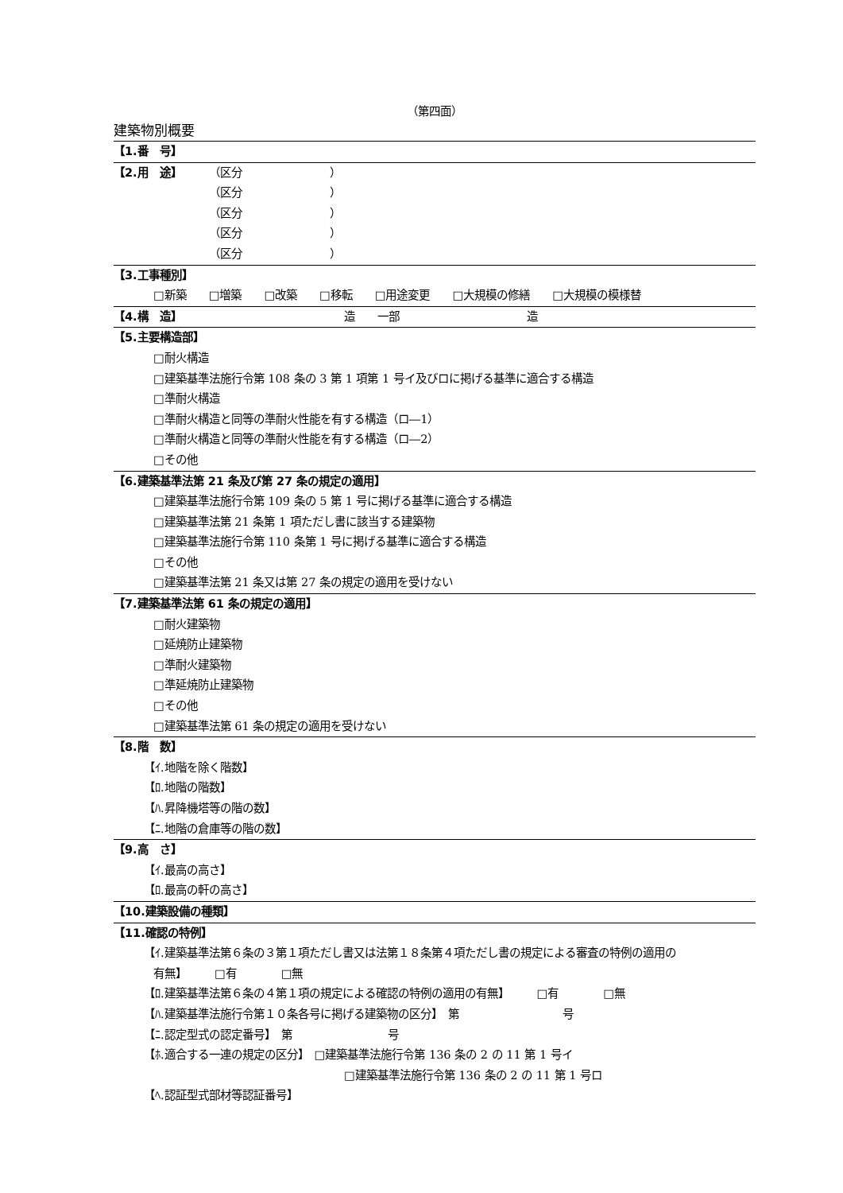（第四面）
建築物別概要
【1.番　号】
【2.用　途】 （区分 ）
（区分 ）
（区分 ）
（区分 ）
（区分 ）
【3.工事種別】
□新築　　□増築　　□改築　　□移転　　□用途変更　　□大規模の修繕　　□大規模の模様替
【4.構　造】 造　　一部 造
【5.主要構造部】
□耐火構造
□建築基準法施行令第 108 条の 3 第 1 項第 1 号イ及びロに掲げる基準に適合する構造
□準耐火構造
□準耐火構造と同等の準耐火性能を有する構造（ロ―1）
□準耐火構造と同等の準耐火性能を有する構造（ロ―2）
□その他
【6.建築基準法第 21 条及び第 27 条の規定の適用】
□建築基準法施行令第 109 条の 5 第 1 号に掲げる基準に適合する構造
□建築基準法第 21 条第 1 項ただし書に該当する建築物
□建築基準法施行令第 110 条第 1 号に掲げる基準に適合する構造
□その他
□建築基準法第 21 条又は第 27 条の規定の適用を受けない
【7.建築基準法第 61 条の規定の適用】
□耐火建築物
□延焼防止建築物
□準耐火建築物
□準延焼防止建築物
□その他
□建築基準法第 61 条の規定の適用を受けない
【8.階　数】
【ｲ.地階を除く階数】
【ﾛ.地階の階数】
【ﾊ.昇降機塔等の階の数】
【ﾆ.地階の倉庫等の階の数】
【9.高　さ】
【ｲ.最高の高さ】
【ﾛ.最高の軒の高さ】
【10.建築設備の種類】
【11.確認の特例】
【ｲ.建築基準法第６条の３第１項ただし書又は法第１８条第４項ただし書の規定による審査の特例の適用の
有無】　　　□有　　　　□無
【ﾛ.建築基準法第６条の４第１項の規定による確認の特例の適用の有無】　　　□有　　　　□無
【ﾊ.建築基準法施行令第１０条各号に掲げる建築物の区分】　第 号
【ﾆ.認定型式の認定番号】　第 号
【ﾎ.適合する一連の規定の区分】　□建築基準法施行令第 136 条の 2 の 11 第 1 号イ
□建築基準法施行令第 136 条の 2 の 11 第 1 号ロ
【ﾍ.認証型式部材等認証番号】